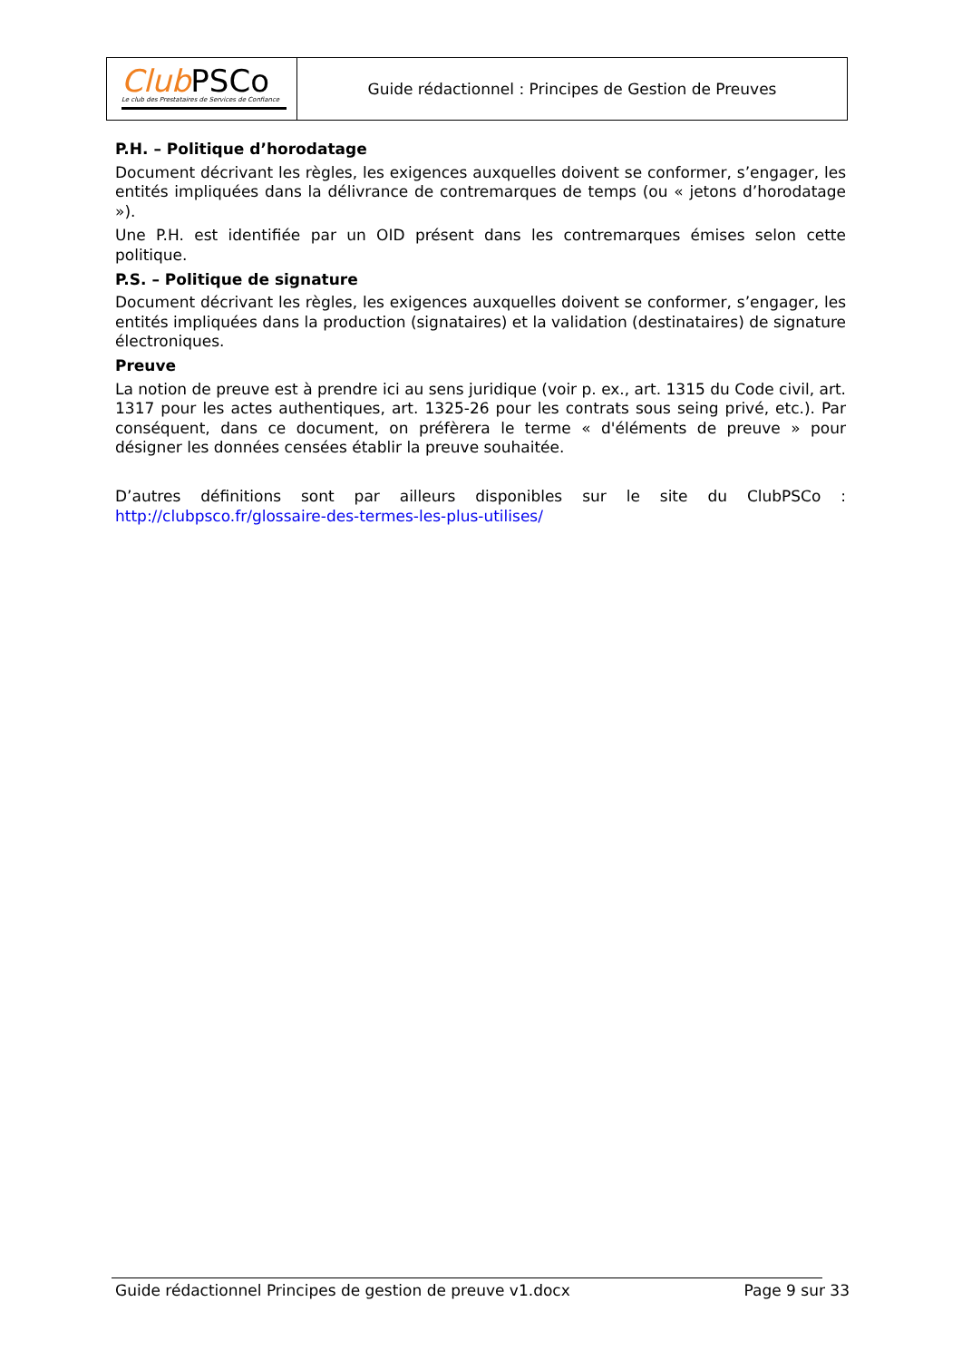Club PSCo
Le club des Prestataires de Services de Confiance
Guide rédactionnel : Principes de Gestion de Preuves
P.H. – Politique d’horodatage
Document décrivant les règles, les exigences auxquelles doivent se conformer, s’engager, les entités impliquées dans la délivrance de contremarques de temps (ou « jetons d’horodatage »).
Une P.H. est identifiée par un OID présent dans les contremarques émises selon cette politique.
P.S. – Politique de signature
Document décrivant les règles, les exigences auxquelles doivent se conformer, s’engager, les entités impliquées dans la production (signataires) et la validation (destinataires) de signature électroniques.
Preuve
La notion de preuve est à prendre ici au sens juridique (voir p. ex., art. 1315 du Code civil, art. 1317 pour les actes authentiques, art. 1325-26 pour les contrats sous seing privé, etc.). Par conséquent, dans ce document, on préfèrera le terme « d'éléments de preuve » pour désigner les données censées établir la preuve souhaitée.
D’autres définitions sont par ailleurs disponibles sur le site du ClubPSCo : http://clubpsco.fr/glossaire-des-termes-les-plus-utilises/
Guide rédactionnel Principes de gestion de preuve v1.docx Page 9 sur 33